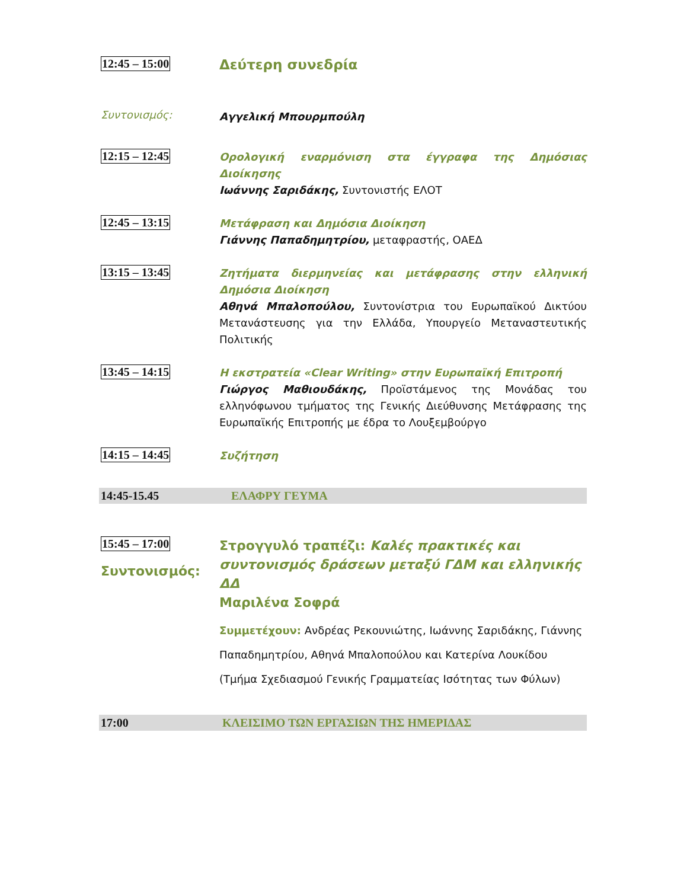12:45 – 15:00
Δεύτερη συνεδρία
Συντονισμός:
Αγγελική Μπουρμπούλη
12:15 – 12:45
Ορολογική εναρμόνιση στα έγγραφα της Δημόσιας Διοίκησης
Ιωάννης Σαριδάκης, Συντονιστής ΕΛΟΤ
12:45 – 13:15
Μετάφραση και Δημόσια Διοίκηση
Γιάννης Παπαδημητρίου, μεταφραστής, ΟΑΕΔ
13:15 – 13:45
Ζητήματα διερμηνείας και μετάφρασης στην ελληνική Δημόσια Διοίκηση
Αθηνά Μπαλοπούλου, Συντονίστρια του Ευρωπαϊκού Δικτύου Μετανάστευσης για την Ελλάδα, Υπουργείο Μεταναστευτικής Πολιτικής
13:45 – 14:15
Η εκστρατεία «Clear Writing» στην Ευρωπαϊκή Επιτροπή
Γιώργος Μαθιουδάκης, Προϊστάμενος της Μονάδας του ελληνόφωνου τμήματος της Γενικής Διεύθυνσης Μετάφρασης της Ευρωπαϊκής Επιτροπής με έδρα το Λουξεμβούργο
14:15 – 14:45
Συζήτηση
14:45-15.45 ΕΛΑΦΡΥ ΓΕΥΜΑ
15:45 – 17:00
Συντονισμός:
Στρογγυλό τραπέζι: Καλές πρακτικές και συντονισμός δράσεων μεταξύ ΓΔΜ και ελληνικής ΔΔ
Μαριλένα Σοφρά
Συμμετέχουν: Ανδρέας Ρεκουνιώτης, Ιωάννης Σαριδάκης, Γιάννης Παπαδημητρίου, Αθηνά Μπαλοπούλου και Κατερίνα Λουκίδου (Τμήμα Σχεδιασμού Γενικής Γραμματείας Ισότητας των Φύλων)
17:00 ΚΛΕΙΣΙΜΟ ΤΩΝ ΕΡΓΑΣΙΩΝ ΤΗΣ ΗΜΕΡΙΔΑΣ